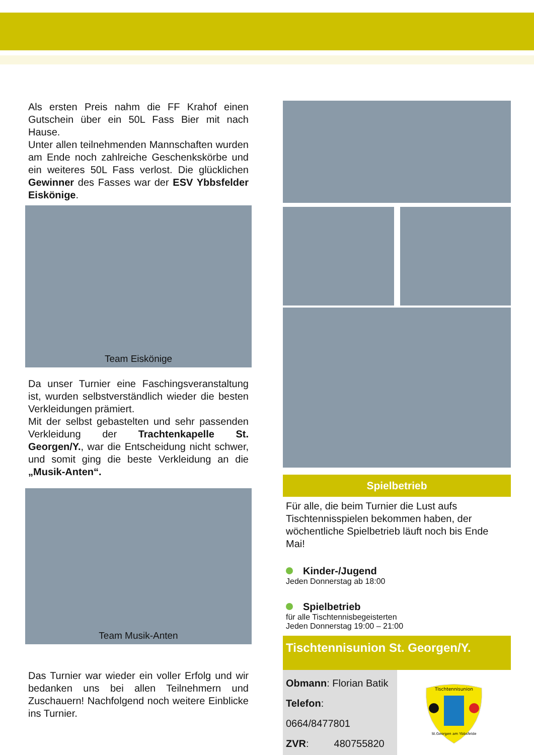Als ersten Preis nahm die FF Krahof einen Gutschein über ein 50L Fass Bier mit nach Hause.
Unter allen teilnehmenden Mannschaften wurden am Ende noch zahlreiche Geschenkskörbe und ein weiteres 50L Fass verlost. Die glücklichen Gewinner des Fasses war der ESV Ybbsfelder Eiskönige.
Team Eiskönige
Da unser Turnier eine Faschingsveranstaltung ist, wurden selbstverständlich wieder die besten Verkleidungen prämiert.
Mit der selbst gebastelten und sehr passenden Verkleidung der Trachtenkapelle St. Georgen/Y., war die Entscheidung nicht schwer, und somit ging die beste Verkleidung an die „Musik-Anten“.
Team Musik-Anten
Das Turnier war wieder ein voller Erfolg und wir bedanken uns bei allen Teilnehmern und Zuschauern! Nachfolgend noch weitere Einblicke ins Turnier.
Spielbetrieb
Für alle, die beim Turnier die Lust aufs Tischtennisspielen bekommen haben, der wöchentliche Spielbetrieb läuft noch bis Ende Mai!
Kinder-/Jugend
Jeden Donnerstag ab 18:00
Spielbetrieb
für alle Tischtennisbegeisterten
Jeden Donnerstag 19:00 – 21:00
Tischtennisunion St. Georgen/Y.
Obmann: Florian Batik
Telefon: 0664/8477801
ZVR: 480755820
Tischtennisunion
St.Georgen am Ybbsfelde